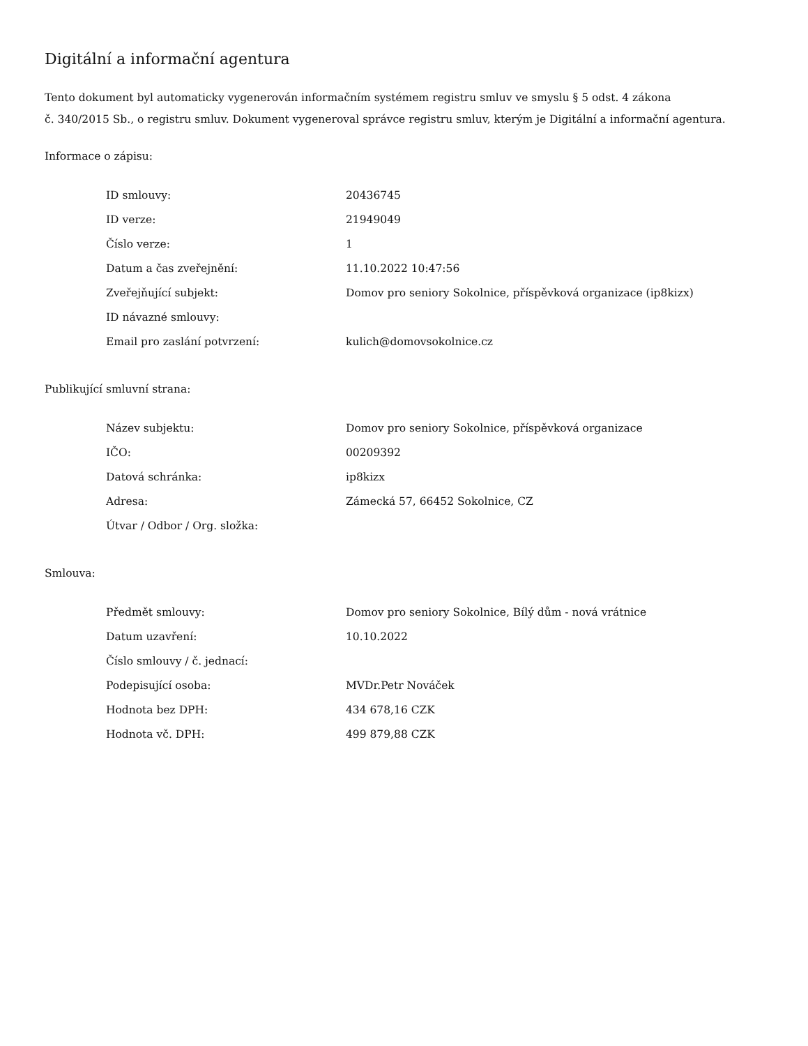Digitální a informační agentura
Tento dokument byl automaticky vygenerován informačním systémem registru smluv ve smyslu § 5 odst. 4 zákona
č. 340/2015 Sb., o registru smluv. Dokument vygeneroval správce registru smluv, kterým je Digitální a informační agentura.
Informace o zápisu:
| ID smlouvy: | 20436745 |
| ID verze: | 21949049 |
| Číslo verze: | 1 |
| Datum a čas zveřejnění: | 11.10.2022 10:47:56 |
| Zveřejňující subjekt: | Domov pro seniory Sokolnice, příspěvková organizace (ip8kizx) |
| ID návazné smlouvy: | |
| Email pro zaslání potvrzení: | kulich@domovsokolnice.cz |
Publikující smluvní strana:
| Název subjektu: | Domov pro seniory Sokolnice, příspěvková organizace |
| IČO: | 00209392 |
| Datová schránka: | ip8kizx |
| Adresa: | Zámecká 57, 66452 Sokolnice, CZ |
| Útvar / Odbor / Org. složka: | |
Smlouva:
| Předmět smlouvy: | Domov pro seniory Sokolnice, Bílý dům - nová vrátnice |
| Datum uzavření: | 10.10.2022 |
| Číslo smlouvy / č. jednací: | |
| Podepisující osoba: | MVDr.Petr Nováček |
| Hodnota bez DPH: | 434 678,16 CZK |
| Hodnota vč. DPH: | 499 879,88 CZK |